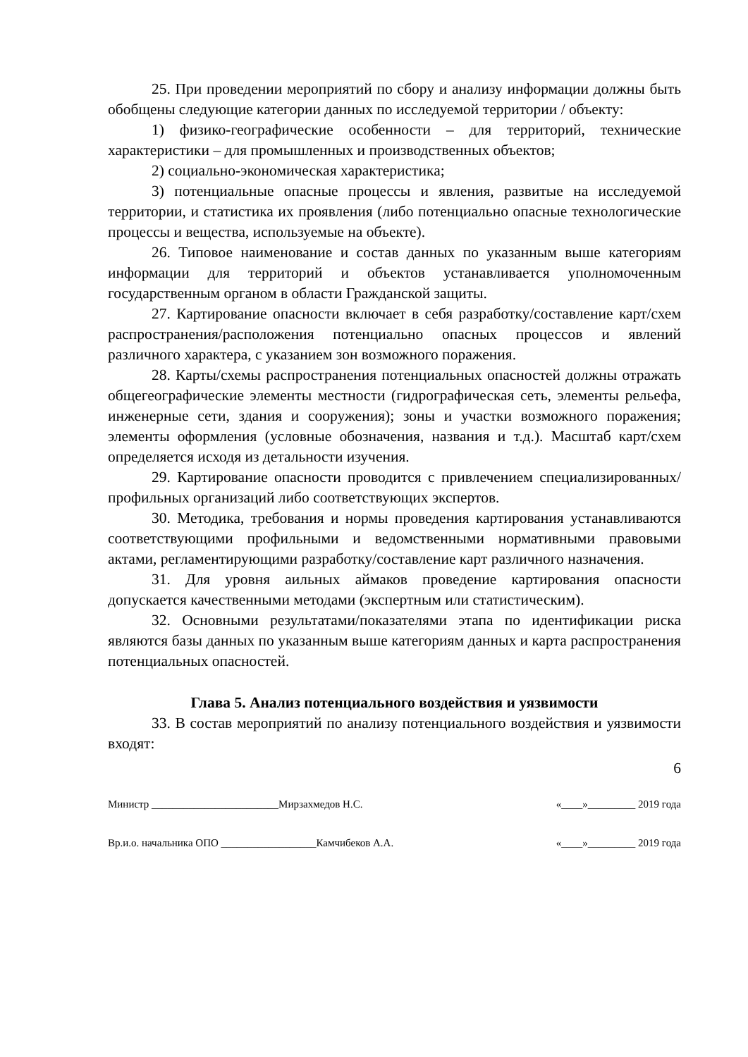25. При проведении мероприятий по сбору и анализу информации должны быть обобщены следующие категории данных по исследуемой территории / объекту:
1) физико-географические особенности – для территорий, технические характеристики – для промышленных и производственных объектов;
2) социально-экономическая характеристика;
3) потенциальные опасные процессы и явления, развитые на исследуемой территории, и статистика их проявления (либо потенциально опасные технологические процессы и вещества, используемые на объекте).
26. Типовое наименование и состав данных по указанным выше категориям информации для территорий и объектов устанавливается уполномоченным государственным органом в области Гражданской защиты.
27. Картирование опасности включает в себя разработку/составление карт/схем распространения/расположения потенциально опасных процессов и явлений различного характера, с указанием зон возможного поражения.
28. Карты/схемы распространения потенциальных опасностей должны отражать общегеографические элементы местности (гидрографическая сеть, элементы рельефа, инженерные сети, здания и сооружения); зоны и участки возможного поражения; элементы оформления (условные обозначения, названия и т.д.). Масштаб карт/схем определяется исходя из детальности изучения.
29. Картирование опасности проводится с привлечением специализированных/профильных организаций либо соответствующих экспертов.
30. Методика, требования и нормы проведения картирования устанавливаются соответствующими профильными и ведомственными нормативными правовыми актами, регламентирующими разработку/составление карт различного назначения.
31. Для уровня аильных аймаков проведение картирования опасности допускается качественными методами (экспертным или статистическим).
32. Основными результатами/показателями этапа по идентификации риска являются базы данных по указанным выше категориям данных и карта распространения потенциальных опасностей.
Глава 5. Анализ потенциального воздействия и уязвимости
33. В состав мероприятий по анализу потенциального воздействия и уязвимости входят:
6
Министр ________________________Мирзахмедов Н.С. «____»_________ 2019 года
Вр.и.о. начальника ОПО __________________Камчибеков А.А. «____»_________ 2019 года